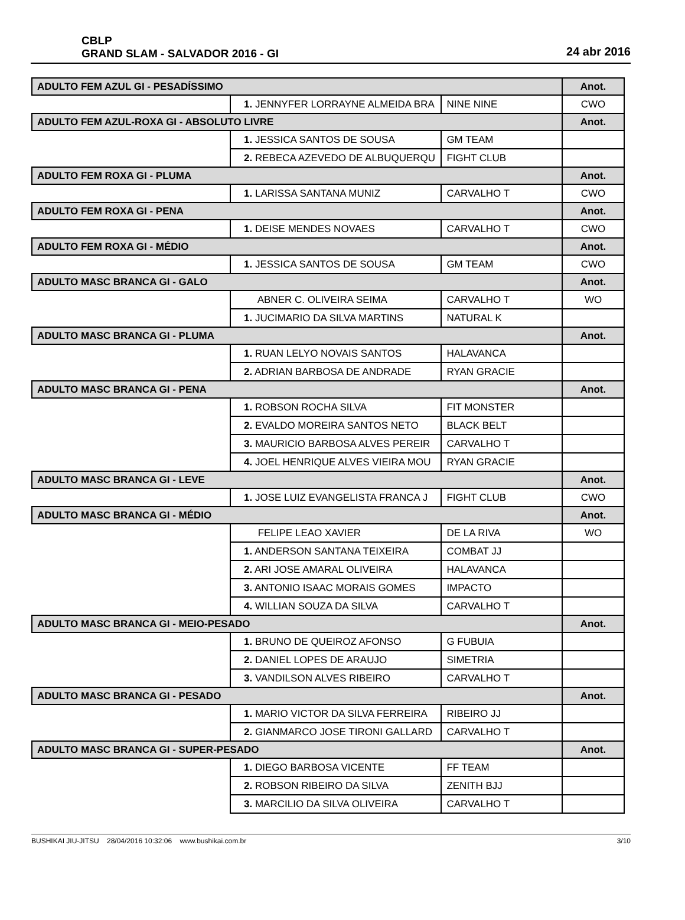CBLP
GRAND SLAM - SALVADOR 2016 - GI
24 abr 2016
| ADULTO FEM AZUL GI - PESADÍSSIMO | | | Anot. |
| | 1. JENNYFER LORRAYNE ALMEIDA BRA | NINE NINE | CWO |
| ADULTO FEM AZUL-ROXA GI - ABSOLUTO LIVRE | | | Anot. |
| | 1. JESSICA SANTOS DE SOUSA | GM TEAM | |
| | 2. REBECA AZEVEDO DE ALBUQUERQU | FIGHT CLUB | |
| ADULTO FEM ROXA GI - PLUMA | | | Anot. |
| | 1. LARISSA SANTANA MUNIZ | CARVALHO T | CWO |
| ADULTO FEM ROXA GI - PENA | | | Anot. |
| | 1. DEISE MENDES NOVAES | CARVALHO T | CWO |
| ADULTO FEM ROXA GI - MÉDIO | | | Anot. |
| | 1. JESSICA SANTOS DE SOUSA | GM TEAM | CWO |
| ADULTO MASC BRANCA GI - GALO | | | Anot. |
| | ABNER C. OLIVEIRA SEIMA | CARVALHO T | WO |
| | 1. JUCIMARIO DA SILVA MARTINS | NATURAL K | |
| ADULTO MASC BRANCA GI - PLUMA | | | Anot. |
| | 1. RUAN LELYO NOVAIS SANTOS | HALAVANCA | |
| | 2. ADRIAN BARBOSA DE ANDRADE | RYAN GRACIE | |
| ADULTO MASC BRANCA GI - PENA | | | Anot. |
| | 1. ROBSON ROCHA SILVA | FIT MONSTER | |
| | 2. EVALDO MOREIRA SANTOS NETO | BLACK BELT | |
| | 3. MAURICIO BARBOSA ALVES PEREIR | CARVALHO T | |
| | 4. JOEL HENRIQUE ALVES VIEIRA MOU | RYAN GRACIE | |
| ADULTO MASC BRANCA GI - LEVE | | | Anot. |
| | 1. JOSE LUIZ EVANGELISTA FRANCA J | FIGHT CLUB | CWO |
| ADULTO MASC BRANCA GI - MÉDIO | | | Anot. |
| | FELIPE LEAO XAVIER | DE LA RIVA | WO |
| | 1. ANDERSON SANTANA TEIXEIRA | COMBAT JJ | |
| | 2. ARI JOSE AMARAL OLIVEIRA | HALAVANCA | |
| | 3. ANTONIO ISAAC MORAIS GOMES | IMPACTO | |
| | 4. WILLIAN SOUZA DA SILVA | CARVALHO T | |
| ADULTO MASC BRANCA GI - MEIO-PESADO | | | Anot. |
| | 1. BRUNO DE QUEIROZ AFONSO | G FUBUIA | |
| | 2. DANIEL LOPES DE ARAUJO | SIMETRIA | |
| | 3. VANDILSON ALVES RIBEIRO | CARVALHO T | |
| ADULTO MASC BRANCA GI - PESADO | | | Anot. |
| | 1. MARIO VICTOR DA SILVA FERREIRA | RIBEIRO JJ | |
| | 2. GIANMARCO JOSE TIRONI GALLARD | CARVALHO T | |
| ADULTO MASC BRANCA GI - SUPER-PESADO | | | Anot. |
| | 1. DIEGO BARBOSA VICENTE | FF TEAM | |
| | 2. ROBSON RIBEIRO DA SILVA | ZENITH BJJ | |
| | 3. MARCILIO DA SILVA OLIVEIRA | CARVALHO T | |
BUSHIKAI JIU-JITSU 28/04/2016 10:32:06 www.bushikai.com.br 3/10